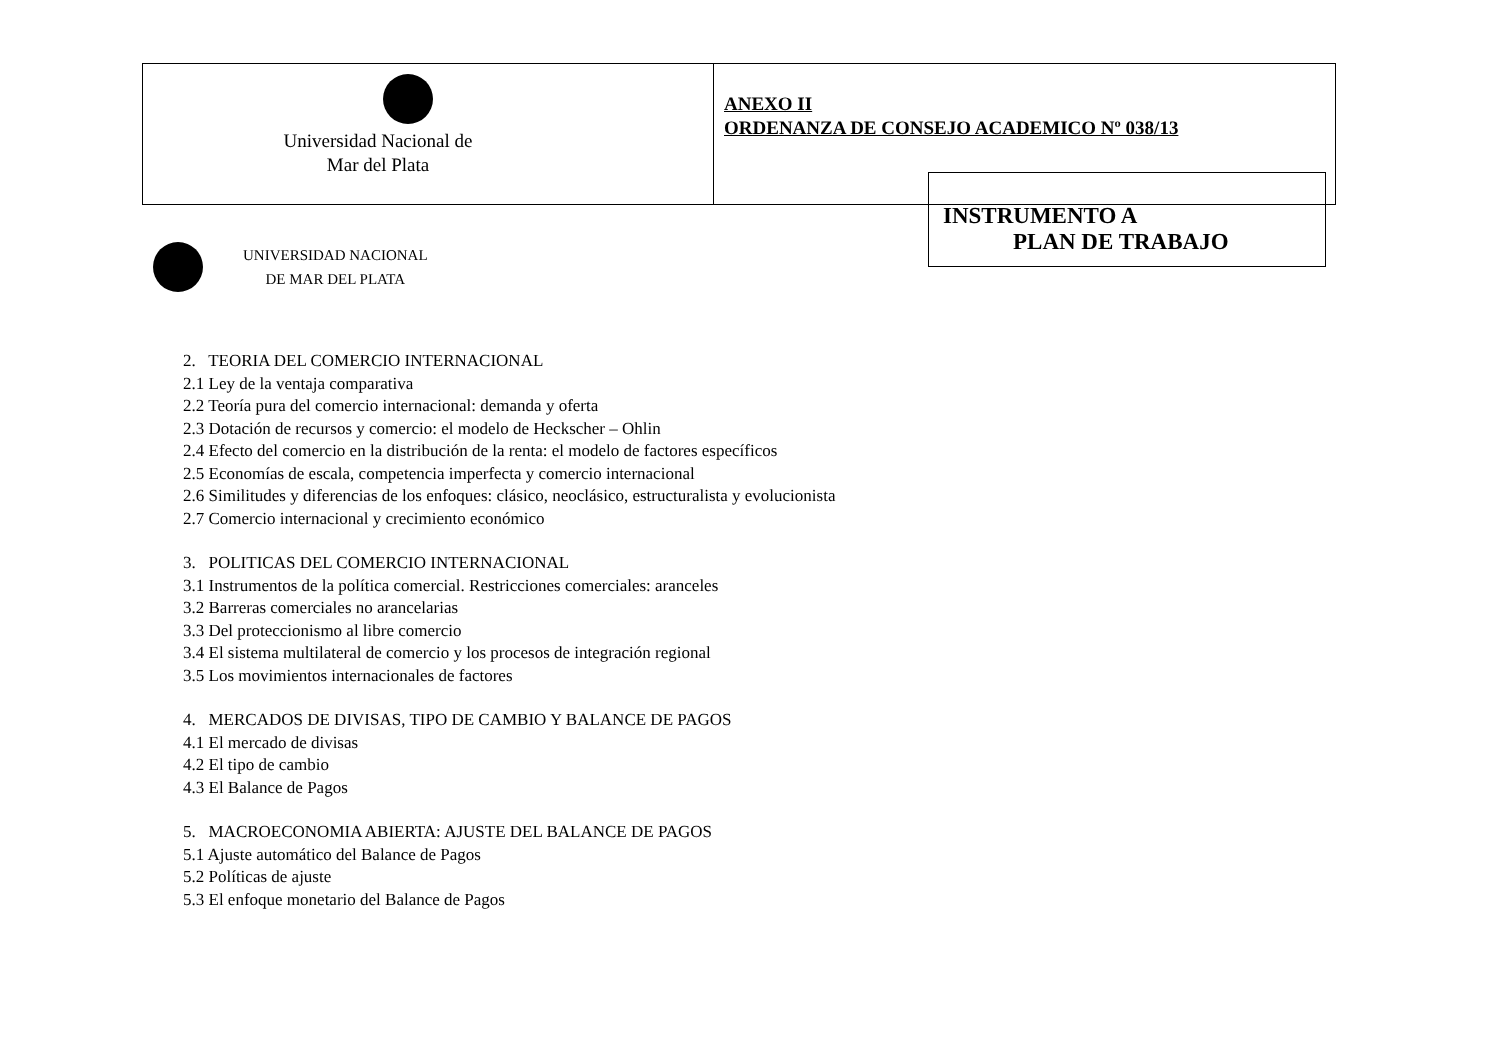| Universidad Nacional de Mar del Plata | ANEXO II ORDENANZA DE CONSEJO ACADEMICO Nº 038/13 |
INSTRUMENTO A
PLAN DE TRABAJO
UNIVERSIDAD NACIONAL
DE MAR DEL PLATA
2. TEORIA DEL COMERCIO INTERNACIONAL
2.1 Ley de la ventaja comparativa
2.2 Teoría pura del comercio internacional: demanda y oferta
2.3 Dotación de recursos y comercio: el modelo de Heckscher – Ohlin
2.4 Efecto del comercio en la distribución de la renta: el modelo de factores específicos
2.5 Economías de escala, competencia imperfecta y comercio internacional
2.6 Similitudes y diferencias de los enfoques: clásico, neoclásico, estructuralista y evolucionista
2.7 Comercio internacional y crecimiento económico
3. POLITICAS DEL COMERCIO INTERNACIONAL
3.1 Instrumentos de la política comercial. Restricciones comerciales: aranceles
3.2 Barreras comerciales no arancelarias
3.3 Del proteccionismo al libre comercio
3.4 El sistema multilateral de comercio y los procesos de integración regional
3.5 Los movimientos internacionales de factores
4. MERCADOS DE DIVISAS, TIPO DE CAMBIO Y BALANCE DE PAGOS
4.1 El mercado de divisas
4.2 El tipo de cambio
4.3 El Balance de Pagos
5. MACROECONOMIA ABIERTA: AJUSTE DEL BALANCE DE PAGOS
5.1 Ajuste automático del Balance de Pagos
5.2 Políticas de ajuste
5.3 El enfoque monetario del Balance de Pagos